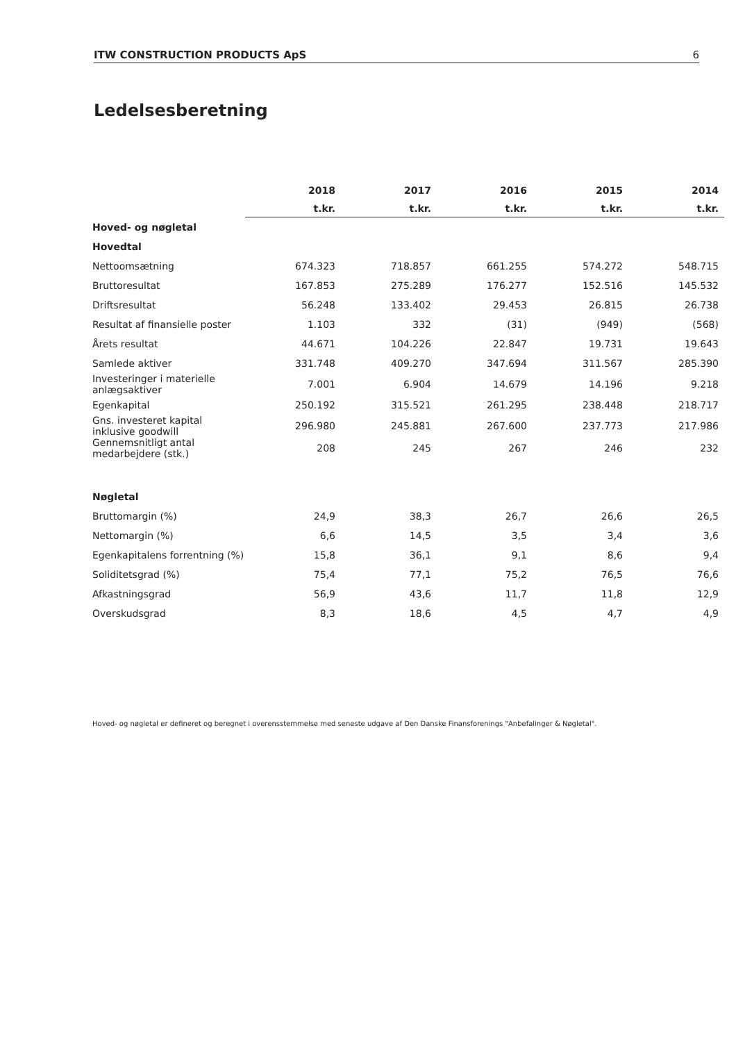ITW CONSTRUCTION PRODUCTS ApS 6
Ledelsesberetning
| | 2018 | 2017 | 2016 | 2015 | 2014 |
| --- | --- | --- | --- | --- | --- |
| | t.kr. | t.kr. | t.kr. | t.kr. | t.kr. |
| Hoved- og nøgletal | | | | | |
| Hovedtal | | | | | |
| Nettoomsætning | 674.323 | 718.857 | 661.255 | 574.272 | 548.715 |
| Bruttoresultat | 167.853 | 275.289 | 176.277 | 152.516 | 145.532 |
| Driftsresultat | 56.248 | 133.402 | 29.453 | 26.815 | 26.738 |
| Resultat af finansielle poster | 1.103 | 332 | (31) | (949) | (568) |
| Årets resultat | 44.671 | 104.226 | 22.847 | 19.731 | 19.643 |
| Samlede aktiver | 331.748 | 409.270 | 347.694 | 311.567 | 285.390 |
| Investeringer i materielle anlægsaktiver | 7.001 | 6.904 | 14.679 | 14.196 | 9.218 |
| Egenkapital | 250.192 | 315.521 | 261.295 | 238.448 | 218.717 |
| Gns. investeret kapital inklusive goodwill | 296.980 | 245.881 | 267.600 | 237.773 | 217.986 |
| Gennemsnitligt antal medarbejdere (stk.) | 208 | 245 | 267 | 246 | 232 |
| Nøgletal | | | | | |
| Bruttomargin (%) | 24,9 | 38,3 | 26,7 | 26,6 | 26,5 |
| Nettomargin (%) | 6,6 | 14,5 | 3,5 | 3,4 | 3,6 |
| Egenkapitalens forrentning (%) | 15,8 | 36,1 | 9,1 | 8,6 | 9,4 |
| Soliditetsgrad (%) | 75,4 | 77,1 | 75,2 | 76,5 | 76,6 |
| Afkastningsgrad | 56,9 | 43,6 | 11,7 | 11,8 | 12,9 |
| Overskudsgrad | 8,3 | 18,6 | 4,5 | 4,7 | 4,9 |
Hoved- og nøgletal er defineret og beregnet i overensstemmelse med seneste udgave af Den Danske Finansforenings "Anbefalinger & Nøgletal".